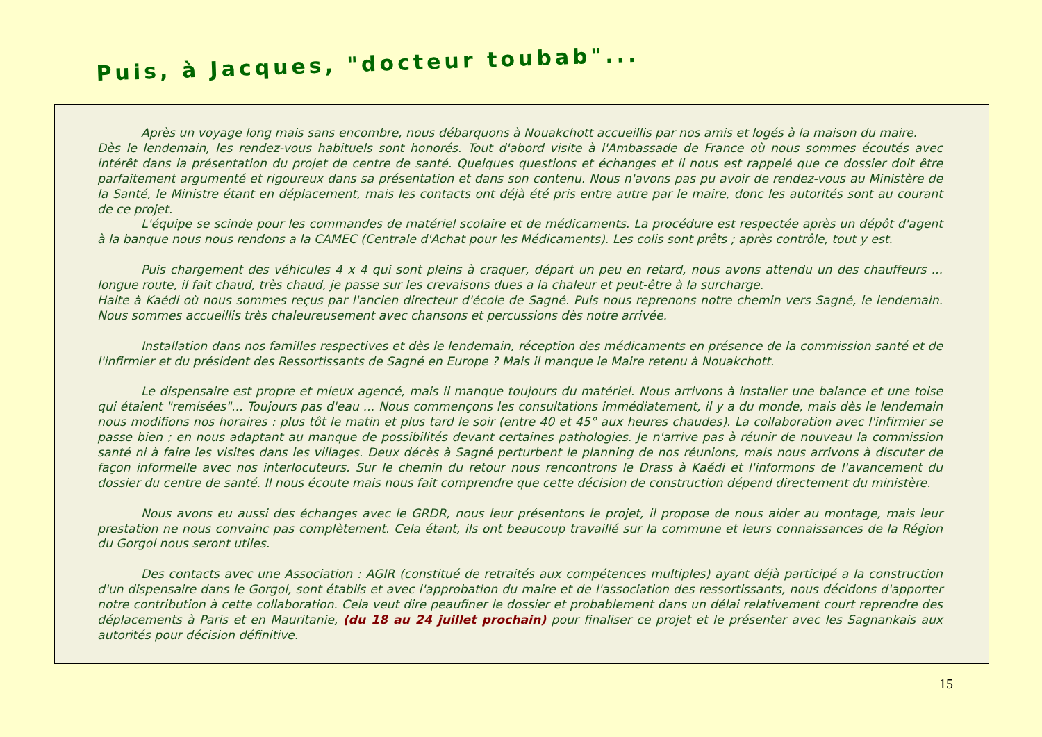Puis, à Jacques, "docteur toubab"...
Après un voyage long mais sans encombre, nous débarquons à Nouakchott accueillis par nos amis et logés à la maison du maire.
Dès le lendemain, les rendez-vous habituels sont honorés. Tout d'abord visite à l'Ambassade de France où nous sommes écoutés avec intérêt dans la présentation du projet de centre de santé. Quelques questions et échanges et il nous est rappelé que ce dossier doit être parfaitement argumenté et rigoureux dans sa présentation et dans son contenu. Nous n'avons pas pu avoir de rendez-vous au Ministère de la Santé, le Ministre étant en déplacement, mais les contacts ont déjà été pris entre autre par le maire, donc les autorités sont au courant de ce projet.
L'équipe se scinde pour les commandes de matériel scolaire et de médicaments. La procédure est respectée après un dépôt d'agent à la banque nous nous rendons a la CAMEC (Centrale d'Achat pour les Médicaments). Les colis sont prêts ; après contrôle, tout y est.
Puis chargement des véhicules 4 x 4 qui sont pleins à craquer, départ un peu en retard, nous avons attendu un des chauffeurs ... longue route, il fait chaud, très chaud, je passe sur les crevaisons dues a la chaleur et peut-être à la surcharge.
Halte à Kaédi où nous sommes reçus par l'ancien directeur d'école de Sagné. Puis nous reprenons notre chemin vers Sagné, le lendemain. Nous sommes accueillis très chaleureusement avec chansons et percussions dès notre arrivée.
Installation dans nos familles respectives et dès le lendemain, réception des médicaments en présence de la commission santé et de l'infirmier et du président des Ressortissants de Sagné en Europe ? Mais il manque le Maire retenu à Nouakchott.
Le dispensaire est propre et mieux agencé, mais il manque toujours du matériel. Nous arrivons à installer une balance et une toise qui étaient "remisées"... Toujours pas d'eau ... Nous commençons les consultations immédiatement, il y a du monde, mais dès le lendemain nous modifions nos horaires : plus tôt le matin et plus tard le soir (entre 40 et 45° aux heures chaudes). La collaboration avec l'infirmier se passe bien ; en nous adaptant au manque de possibilités devant certaines pathologies. Je n'arrive pas à réunir de nouveau la commission santé ni à faire les visites dans les villages. Deux décès à Sagné perturbent le planning de nos réunions, mais nous arrivons à discuter de façon informelle avec nos interlocuteurs. Sur le chemin du retour nous rencontrons le Drass à Kaédi et l'informons de l'avancement du dossier du centre de santé. Il nous écoute mais nous fait comprendre que cette décision de construction dépend directement du ministère.
Nous avons eu aussi des échanges avec le GRDR, nous leur présentons le projet, il propose de nous aider au montage, mais leur prestation ne nous convainc pas complètement. Cela étant, ils ont beaucoup travaillé sur la commune et leurs connaissances de la Région du Gorgol nous seront utiles.
Des contacts avec une Association : AGIR (constitué de retraités aux compétences multiples) ayant déjà participé a la construction d'un dispensaire dans le Gorgol, sont établis et avec l'approbation du maire et de l'association des ressortissants, nous décidons d'apporter notre contribution à cette collaboration. Cela veut dire peaufiner le dossier et probablement dans un délai relativement court reprendre des déplacements à Paris et en Mauritanie, (du 18 au 24 juillet prochain) pour finaliser ce projet et le présenter avec les Sagnankais aux autorités pour décision définitive.
15